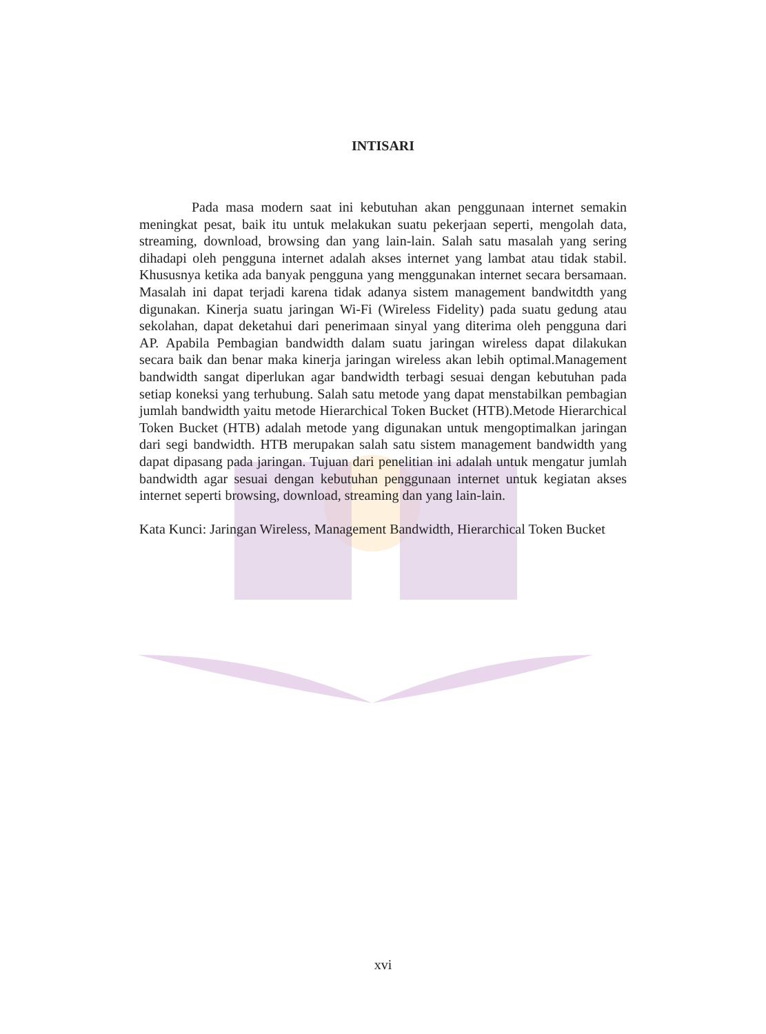INTISARI
Pada masa modern saat ini kebutuhan akan penggunaan internet semakin meningkat pesat, baik itu untuk melakukan suatu pekerjaan seperti, mengolah data, streaming, download, browsing dan yang lain-lain. Salah satu masalah yang sering dihadapi oleh pengguna internet adalah akses internet yang lambat atau tidak stabil. Khususnya ketika ada banyak pengguna yang menggunakan internet secara bersamaan. Masalah ini dapat terjadi karena tidak adanya sistem management bandwitdth yang digunakan. Kinerja suatu jaringan Wi-Fi (Wireless Fidelity) pada suatu gedung atau sekolahan, dapat deketahui dari penerimaan sinyal yang diterima oleh pengguna dari AP. Apabila Pembagian bandwidth dalam suatu jaringan wireless dapat dilakukan secara baik dan benar maka kinerja jaringan wireless akan lebih optimal.Management bandwidth sangat diperlukan agar bandwidth terbagi sesuai dengan kebutuhan pada setiap koneksi yang terhubung. Salah satu metode yang dapat menstabilkan pembagian jumlah bandwidth yaitu metode Hierarchical Token Bucket (HTB).Metode Hierarchical Token Bucket (HTB) adalah metode yang digunakan untuk mengoptimalkan jaringan dari segi bandwidth. HTB merupakan salah satu sistem management bandwidth yang dapat dipasang pada jaringan. Tujuan dari penelitian ini adalah untuk mengatur jumlah bandwidth agar sesuai dengan kebutuhan penggunaan internet untuk kegiatan akses internet seperti browsing, download, streaming dan yang lain-lain.
Kata Kunci: Jaringan Wireless, Management Bandwidth, Hierarchical Token Bucket
xvi